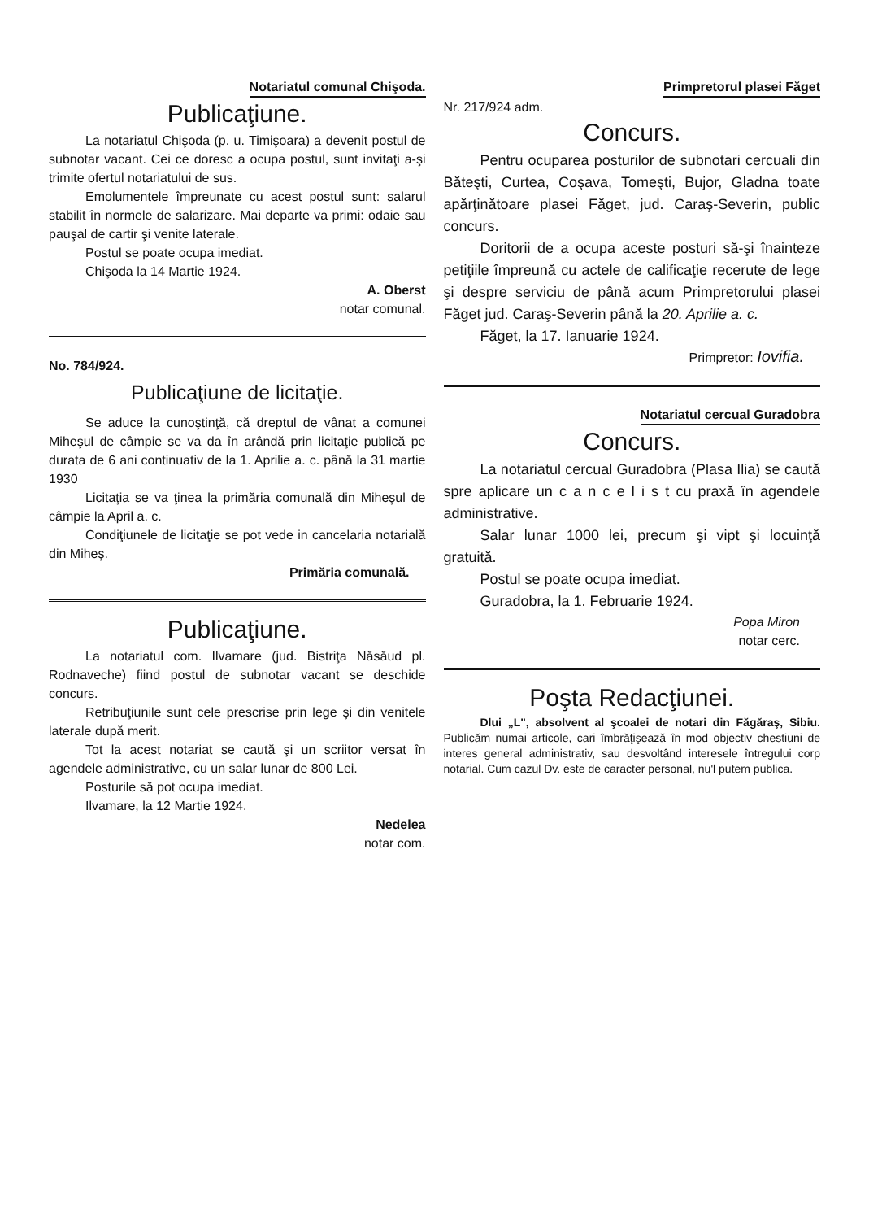Notariatul comunal Chişoda.
Publicaţiune.
La notariatul Chişoda (p. u. Timişoara) a devenit postul de subnotar vacant. Cei ce doresc a ocupa postul, sunt invitaţi a-şi trimite ofertul notariatului de sus.
Emolumentele împreunate cu acest postul sunt: salarul stabilit în normele de salarizare. Mai departe va primi: odaie sau pauşal de cartir şi venite laterale.
Postul se poate ocupa imediat.
Chişoda la 14 Martie 1924.
A. Oberst
notar comunal.
No. 784/924.
Publicaţiune de licitaţie.
Se aduce la cunoştinţă, că dreptul de vânat a comunei Miheşul de câmpie se va da în arândă prin licitaţie publică pe durata de 6 ani continuativ de la 1. Aprilie a. c. până la 31 martie 1930
Licitaţia se va ţinea la primăria comunală din Miheşul de câmpie la April a. c.
Condiţiunele de licitaţie se pot vede in cancelaria notarială din Miheş.
Primăria comunală.
Publicaţiune.
La notariatul com. Ilvamare (jud. Bistriţa Năsăud pl. Rodnaveche) fiind postul de subnotar vacant se deschide concurs.
Retribuţiunile sunt cele prescrise prin lege şi din venitele laterale după merit.
Tot la acest notariat se caută şi un scriitor versat în agendele administrative, cu un salar lunar de 800 Lei.
Posturile să pot ocupa imediat.
Ilvamare, la 12 Martie 1924.
Nedelea
notar com.
Primpretorul plasei Făget
Nr. 217/924 adm.
Concurs.
Pentru ocuparea posturilor de subnotari cercuali din Băteşti, Curtea, Coşava, Tomeşti, Bujor, Gladna toate apărţinătoare plasei Făget, jud. Caraş-Severin, public concurs.
Doritorii de a ocupa aceste posturi să-şi înainteze petiţiile împreună cu actele de calificaţie recerute de lege şi despre serviciu de până acum Primpretorului plasei Făget jud. Caraş-Severin până la 20. Aprilie a. c.
Făget, la 17. Ianuarie 1924.
Primpretor: Iovifia.
Notariatul cercual Guradobra
Concurs.
La notariatul cercual Guradobra (Plasa Ilia) se caută spre aplicare un c a n c e l i s t cu praxă în agendele administrative.
Salar lunar 1000 lei, precum şi vipt şi locuinţă gratuită.
Postul se poate ocupa imediat.
Guradobra, la 1. Februarie 1924.
Popa Miron
notar cerc.
Poşta Redacţiunei.
Dlui „L", absolvent al şcoalei de notari din Făgăraş, Sibiu. Publicăm numai articole, cari îmbrăţişează în mod objectiv chestiuni de interes general administrativ, sau desvoltând interesele întregului corp notarial. Cum cazul Dv. este de caracter personal, nu'l putem publica.